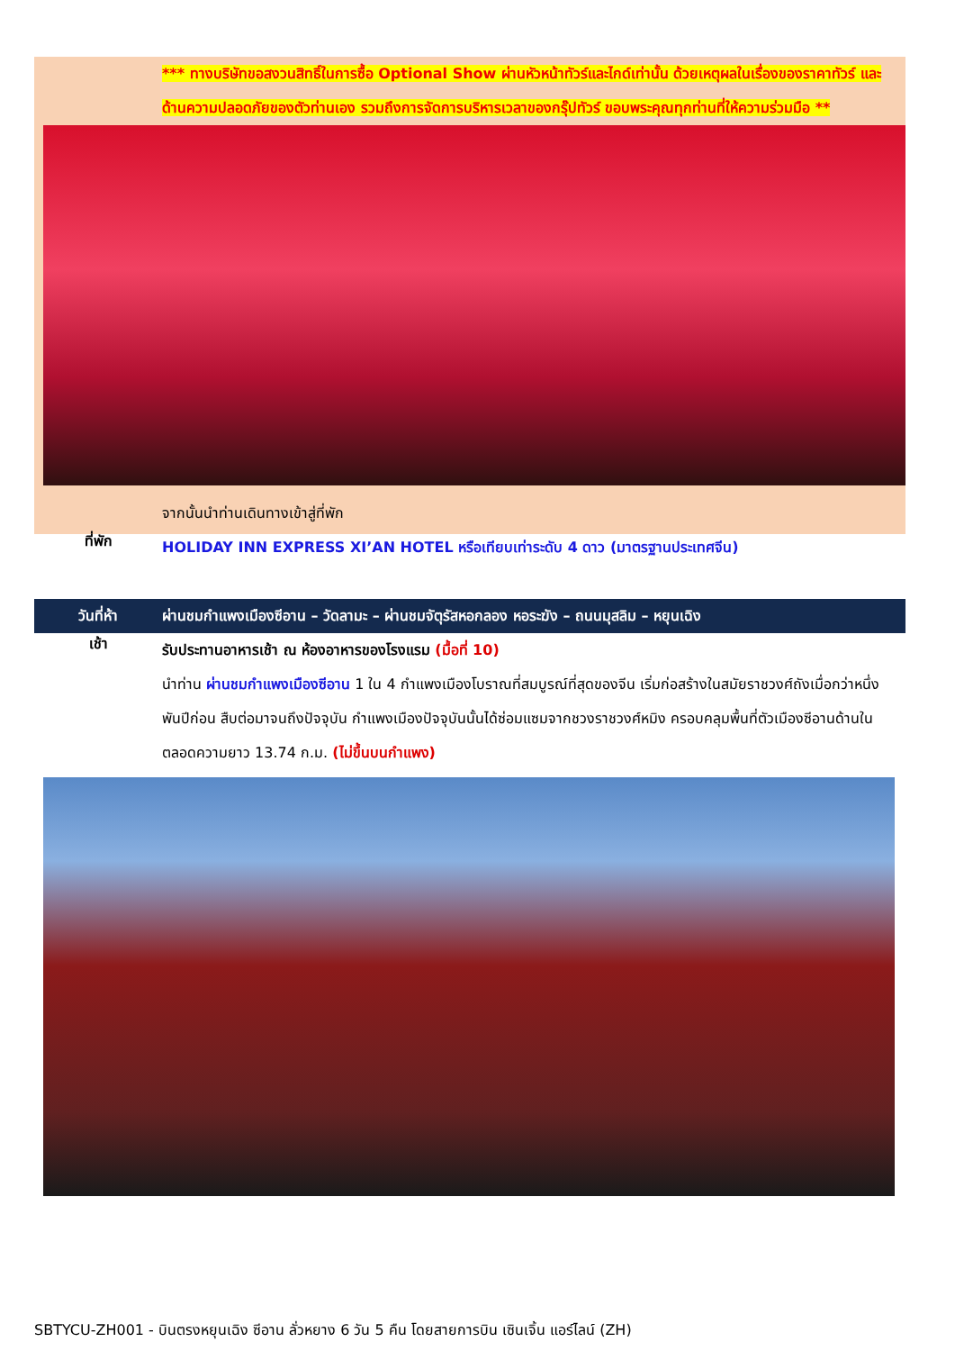*** ทางบริษัทขอสงวนสิทธิ์ในการซื้อ Optional Show ผ่านหัวหน้าทัวร์และไกด์เท่านั้น ด้วยเหตุผลในเรื่องของราคาทัวร์ และด้านความปลอดภัยของตัวท่านเอง รวมถึงการจัดการบริหารเวลาของกรุ๊ปทัวร์ ขอบพระคุณทุกท่านที่ให้ความร่วมมือ **
จากนั้นนำท่านเดินทางเข้าสู่ที่พัก
ที่พัก
HOLIDAY INN EXPRESS XI’AN HOTEL หรือเทียบเท่าระดับ 4 ดาว (มาตรฐานประเทศจีน)
วันที่ห้า
ผ่านชมกำแพงเมืองซีอาน – วัดลามะ – ผ่านชมจัตุรัสหอกลอง หอระฆัง – ถนนมุสลิม – หยุนเฉิง
เช้า
รับประทานอาหารเช้า ณ ห้องอาหารของโรงแรม (มื้อที่ 10)
นำท่าน ผ่านชมกำแพงเมืองซีอาน 1 ใน 4 กำแพงเมืองโบราณที่สมบูรณ์ที่สุดของจีน เริ่มก่อสร้างในสมัยราชวงศ์ถังเมื่อกว่าหนึ่งพันปีก่อน สืบต่อมาจนถึงปัจจุบัน กำแพงเมืองปัจจุบันนั้นได้ซ่อมแซมจากชวงราชวงศ์หมิง ครอบคลุมพื้นที่ตัวเมืองซีอานด้านใน ตลอดความยาว 13.74 ก.ม. (ไม่ขึ้นบนกำแพง)
SBTYCU-ZH001 - บินตรงหยุนเฉิง ซีอาน ลั่วหยาง 6 วัน 5 คืน โดยสายการบิน เซินเจิ้น แอร์ไลน์ (ZH)